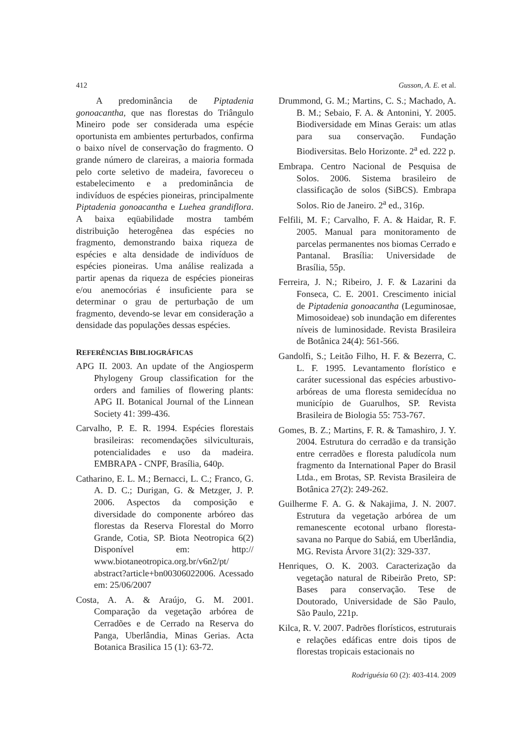412 Gusson, A. E. et al.
A predominância de Piptadenia gonoacantha, que nas florestas do Triângulo Mineiro pode ser considerada uma espécie oportunista em ambientes perturbados, confirma o baixo nível de conservação do fragmento. O grande número de clareiras, a maioria formada pelo corte seletivo de madeira, favoreceu o estabelecimento e a predominância de indivíduos de espécies pioneiras, principalmente Piptadenia gonoacantha e Luehea grandiflora. A baixa eqüabilidade mostra também distribuição heterogênea das espécies no fragmento, demonstrando baixa riqueza de espécies e alta densidade de indivíduos de espécies pioneiras. Uma análise realizada a partir apenas da riqueza de espécies pioneiras e/ou anemocórias é insuficiente para se determinar o grau de perturbação de um fragmento, devendo-se levar em consideração a densidade das populações dessas espécies.
REFERÊNCIAS BIBLIOGRÁFICAS
APG II. 2003. An update of the Angiosperm Phylogeny Group classification for the orders and families of flowering plants: APG II. Botanical Journal of the Linnean Society 41: 399-436.
Carvalho, P. E. R. 1994. Espécies florestais brasileiras: recomendações silviculturais, potencialidades e uso da madeira. EMBRAPA - CNPF, Brasília, 640p.
Catharino, E. L. M.; Bernacci, L. C.; Franco, G. A. D. C.; Durigan, G. & Metzger, J. P. 2006. Aspectos da composição e diversidade do componente arbóreo das florestas da Reserva Florestal do Morro Grande, Cotia, SP. Biota Neotropica 6(2) Disponível em: http:// www.biotaneotropica.org.br/v6n2/pt/ abstract?article+bn00306022006. Acessado em: 25/06/2007
Costa, A. A. & Araújo, G. M. 2001. Comparação da vegetação arbórea de Cerradões e de Cerrado na Reserva do Panga, Uberlândia, Minas Gerias. Acta Botanica Brasilica 15 (1): 63-72.
Drummond, G. M.; Martins, C. S.; Machado, A. B. M.; Sebaio, F. A. & Antonini, Y. 2005. Biodiversidade em Minas Gerais: um atlas para sua conservação. Fundação Biodiversitas. Belo Horizonte. 2<sup>a</sup> ed. 222 p.
Embrapa. Centro Nacional de Pesquisa de Solos. 2006. Sistema brasileiro de classificação de solos (SiBCS). Embrapa Solos. Rio de Janeiro. 2<sup>a</sup> ed., 316p.
Felfili, M. F.; Carvalho, F. A. & Haidar, R. F. 2005. Manual para monitoramento de parcelas permanentes nos biomas Cerrado e Pantanal. Brasília: Universidade de Brasília, 55p.
Ferreira, J. N.; Ribeiro, J. F. & Lazarini da Fonseca, C. E. 2001. Crescimento inicial de Piptadenia gonoacantha (Leguminosae, Mimosoideae) sob inundação em diferentes níveis de luminosidade. Revista Brasileira de Botânica 24(4): 561-566.
Gandolfi, S.; Leitão Filho, H. F. & Bezerra, C. L. F. 1995. Levantamento florístico e caráter sucessional das espécies arbustivo-arbóreas de uma floresta semidecídua no município de Guarulhos, SP. Revista Brasileira de Biologia 55: 753-767.
Gomes, B. Z.; Martins, F. R. & Tamashiro, J. Y. 2004. Estrutura do cerradão e da transição entre cerradões e floresta paludícola num fragmento da International Paper do Brasil Ltda., em Brotas, SP. Revista Brasileira de Botânica 27(2): 249-262.
Guilherme F. A. G. & Nakajima, J. N. 2007. Estrutura da vegetação arbórea de um remanescente ecotonal urbano floresta-savana no Parque do Sabiá, em Uberlândia, MG. Revista Árvore 31(2): 329-337.
Henriques, O. K. 2003. Caracterização da vegetação natural de Ribeirão Preto, SP: Bases para conservação. Tese de Doutorado, Universidade de São Paulo, São Paulo, 221p.
Kilca, R. V. 2007. Padrões florísticos, estruturais e relações edáficas entre dois tipos de florestas tropicais estacionais no
Rodriguésia 60 (2): 403-414. 2009